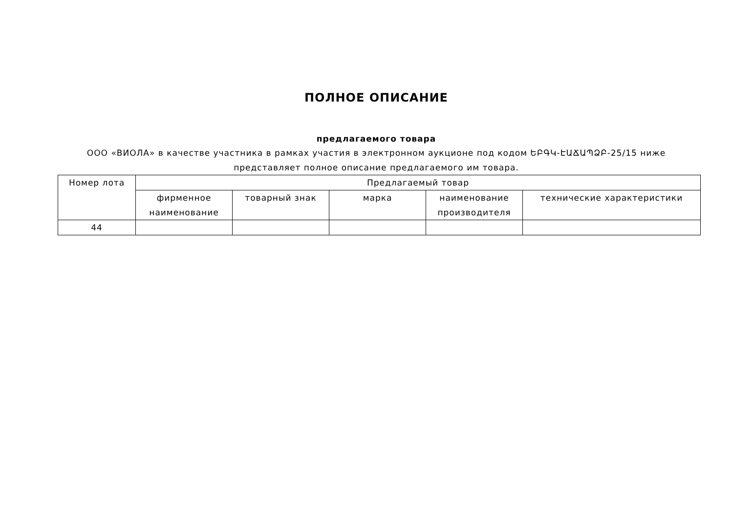ПОЛНОЕ ОПИСАНИЕ
предлагаемого товара
ООО «ВИОЛА» в качестве участника в рамках участия в электронном аукционе под кодом ԵԲԳԿ-ԷԱՃԱՊՁԲ-25/15 ниже представляет полное описание предлагаемого им товара.
| Номер лота | Предлагаемый товар | | | | |
| --- | --- | --- | --- | --- | --- |
| | фирменное наименование | товарный знак | марка | наименование производителя | технические характеристики |
| 44 | | | | | |